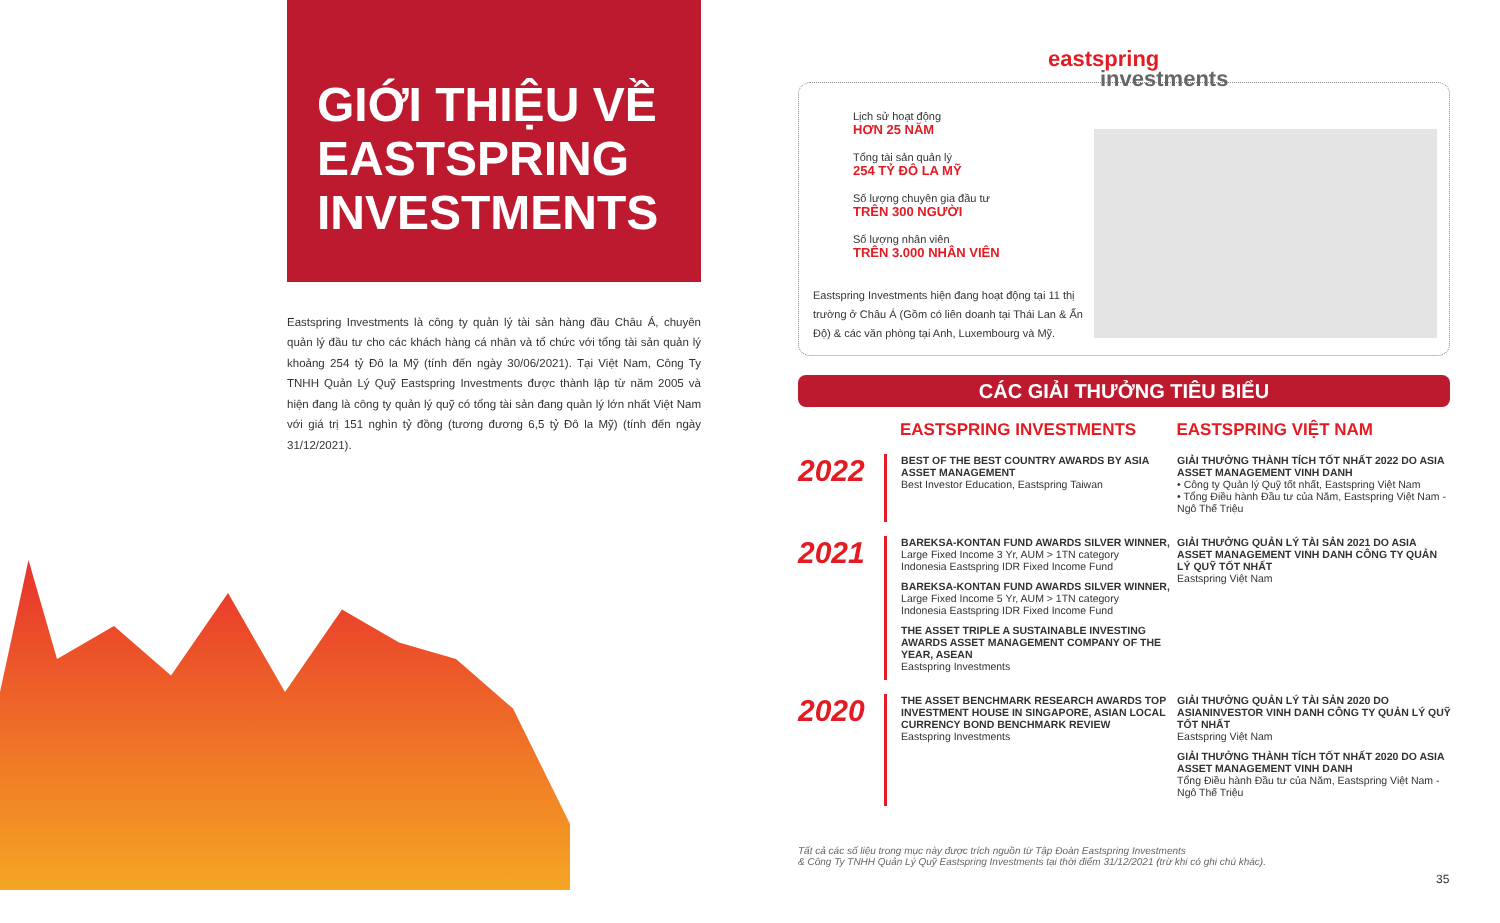GIỚI THIỆU VỀ EASTSPRING INVESTMENTS
Eastspring Investments là công ty quản lý tài sản hàng đầu Châu Á, chuyên quản lý đầu tư cho các khách hàng cá nhân và tổ chức với tổng tài sản quản lý khoảng 254 tỷ Đô la Mỹ (tính đến ngày 30/06/2021). Tại Việt Nam, Công Ty TNHH Quản Lý Quỹ Eastspring Investments được thành lập từ năm 2005 và hiện đang là công ty quản lý quỹ có tổng tài sản đang quản lý lớn nhất Việt Nam với giá trị 151 nghìn tỷ đồng (tương đương 6,5 tỷ Đô la Mỹ) (tính đến ngày 31/12/2021).
eastspring
investments
Lịch sử hoạt động
HƠN 25 NĂM
Tổng tài sản quản lý
254 TỶ ĐÔ LA MỸ
Số lượng chuyên gia đầu tư
TRÊN 300 NGƯỜI
Số lượng nhân viên
TRÊN 3.000 NHÂN VIÊN
Eastspring Investments hiện đang hoạt động tại 11 thị trường ở Châu Á (Gồm có liên doanh tại Thái Lan & Ấn Độ) & các văn phòng tại Anh, Luxembourg và Mỹ.
CÁC GIẢI THƯỞNG TIÊU BIỂU
EASTSPRING INVESTMENTS EASTSPRING VIỆT NAM
2022
BEST OF THE BEST COUNTRY AWARDS BY ASIA ASSET MANAGEMENT
Best Investor Education, Eastspring Taiwan
GIẢI THƯỞNG THÀNH TÍCH TỐT NHẤT 2022 DO ASIA ASSET MANAGEMENT VINH DANH
• Công ty Quản lý Quỹ tốt nhất, Eastspring Việt Nam
• Tổng Điều hành Đầu tư của Năm, Eastspring Việt Nam - Ngô Thế Triệu
2021
BAREKSA-KONTAN FUND AWARDS SILVER WINNER,
Large Fixed Income 3 Yr, AUM > 1TN category
Indonesia Eastspring IDR Fixed Income Fund
BAREKSA-KONTAN FUND AWARDS SILVER WINNER,
Large Fixed Income 5 Yr, AUM > 1TN category
Indonesia Eastspring IDR Fixed Income Fund
THE ASSET TRIPLE A SUSTAINABLE INVESTING AWARDS ASSET MANAGEMENT COMPANY OF THE YEAR, ASEAN
Eastspring Investments
GIẢI THƯỞNG QUẢN LÝ TÀI SẢN 2021 DO ASIA ASSET MANAGEMENT VINH DANH CÔNG TY QUẢN LÝ QUỸ TỐT NHẤT
Eastspring Việt Nam
2020
THE ASSET BENCHMARK RESEARCH AWARDS TOP INVESTMENT HOUSE IN SINGAPORE, ASIAN LOCAL CURRENCY BOND BENCHMARK REVIEW
Eastspring Investments
GIẢI THƯỞNG QUẢN LÝ TÀI SẢN 2020 DO ASIANINVESTOR VINH DANH CÔNG TY QUẢN LÝ QUỸ TỐT NHẤT
Eastspring Việt Nam
GIẢI THƯỞNG THÀNH TÍCH TỐT NHẤT 2020 DO ASIA ASSET MANAGEMENT VINH DANH
Tổng Điều hành Đầu tư của Năm, Eastspring Việt Nam - Ngô Thế Triệu
Tất cả các số liệu trong mục này được trích nguồn từ Tập Đoàn Eastspring Investments
& Công Ty TNHH Quản Lý Quỹ Eastspring Investments tại thời điểm 31/12/2021 (trừ khi có ghi chú khác).
35